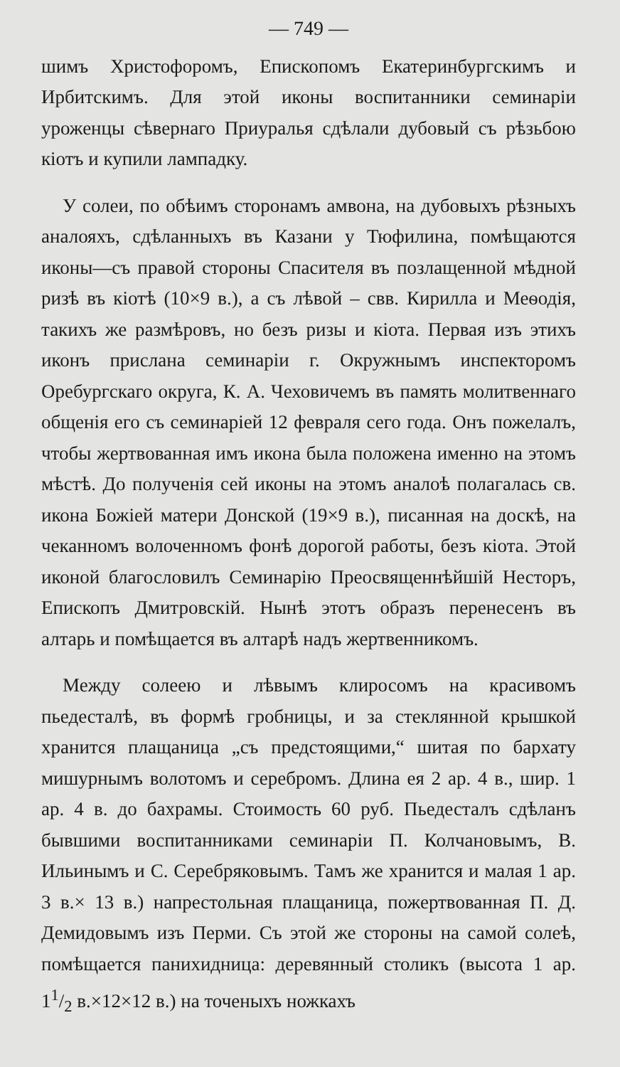— 749 —
шимъ Христофоромъ, Епископомъ Екатеринбургскимъ и Ирбитскимъ. Для этой иконы воспитанники семинаріи уроженцы сѣвернаго Приуралья сдѣлали дубовый съ рѣзьбою кіотъ и купили лампадку.
У солеи, по обѣимъ сторонамъ амвона, на дубовыхъ рѣзныхъ аналояхъ, сдѣланныхъ въ Казани у Тюфилина, помѣщаются иконы—съ правой стороны Спасителя въ позлащенной мѣдной ризѣ въ кіотѣ (10×9 в.), а съ лѣвой – свв. Кирилла и Меѳодія, такихъ же размѣровъ, но безъ ризы и кіота. Первая изъ этихъ иконъ прислана семинаріи г. Окружнымъ инспекторомъ Оребургскаго округа, К. А. Чеховичемъ въ память молитвеннаго общенія его съ семинаріей 12 февраля сего года. Онъ пожелалъ, чтобы жертвованная имъ икона была положена именно на этомъ мѣстѣ. До полученія сей иконы на этомъ аналоѣ полагалась св. икона Божіей матери Донской (19×9 в.), писанная на доскѣ, на чеканномъ волоченномъ фонѣ дорогой работы, безъ кіота. Этой иконой благословилъ Семинарію Преосвященнѣйшій Несторъ, Епископъ Дмитровскій. Нынѣ этотъ образъ перенесенъ въ алтарь и помѣщается въ алтарѣ надъ жертвенникомъ.
Между солеею и лѣвымъ клиросомъ на красивомъ пьедесталѣ, въ формѣ гробницы, и за стеклянной крышкой хранится плащаница „съ предстоящими,“ шитая по бархату мишурнымъ волотомъ и серебромъ. Длина ея 2 ар. 4 в., шир. 1 ар. 4 в. до бахрамы. Стоимость 60 руб. Пьедесталъ сдѣланъ бывшими воспитанниками семинаріи П. Колчановымъ, В. Ильинымъ и С. Серебряковымъ. Тамъ же хранится и малая 1 ар. 3 в.× 13 в.) напрестольная плащаница, пожертвованная П. Д. Демидовымъ изъ Перми. Съ этой же стороны на самой солеѣ, помѣщается панихидница: деревянный столикъ (высота 1 ар. 11/2 в.×12×12 в.) на точеныхъ ножкахъ